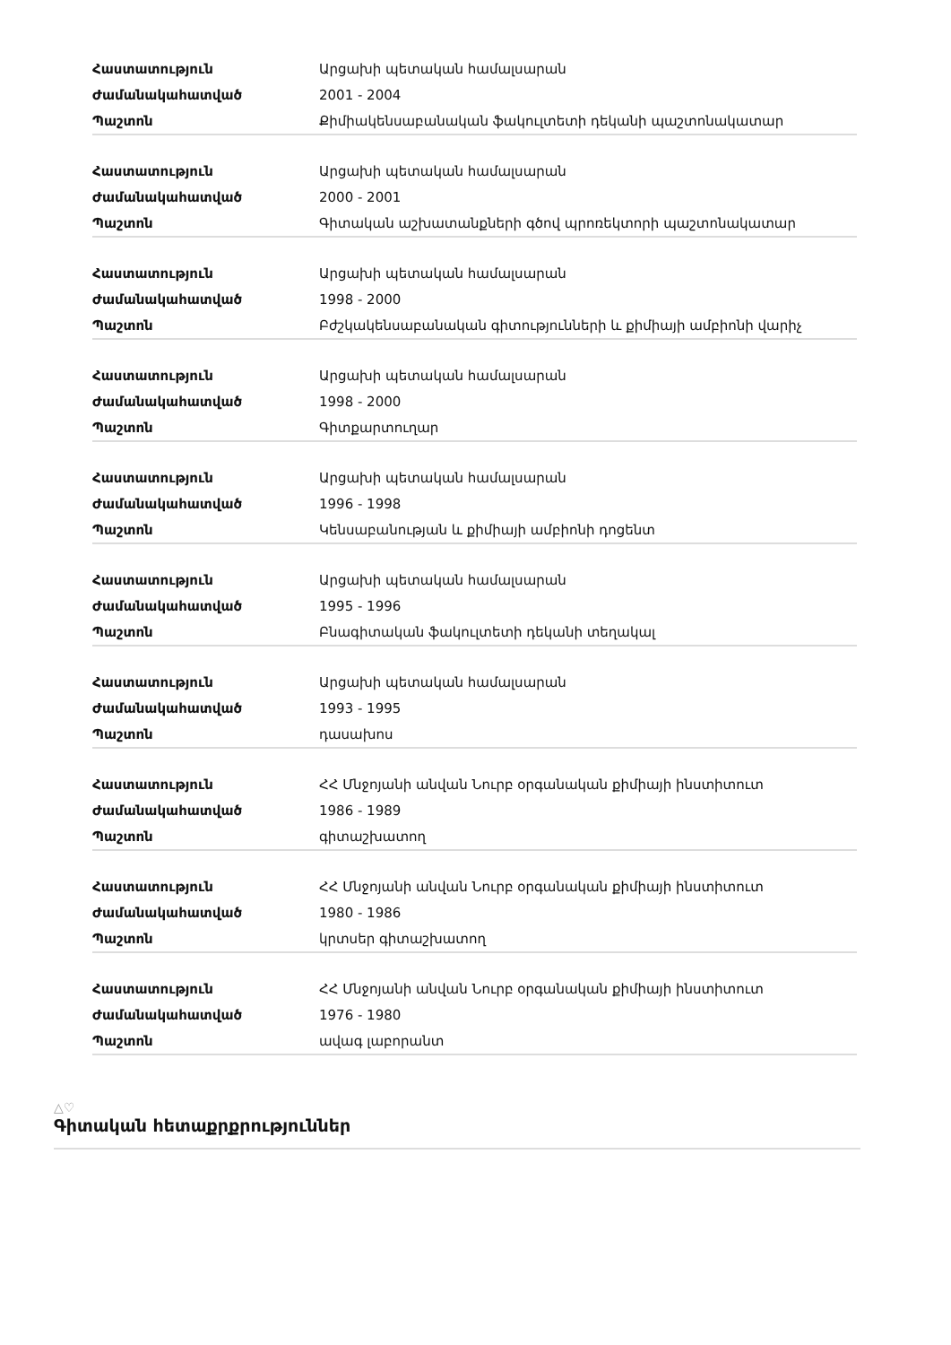| Հաստատություն | Արցախի պետական համալսարան |
| Ժամանակահատված | 2001 - 2004 |
| Պաշտոն | Քիմիակենսաբանական ֆակուլտետի դեկանի պաշտոնակատար |
| Հաստատություն | Արցախի պետական համալսարան |
| Ժամանակահատված | 2000 - 2001 |
| Պաշտոն | Գիտական աշխատանքների գծով պրոռեկտորի պաշտոնակատար |
| Հաստատություն | Արցախի պետական համալսարան |
| Ժամանակահատված | 1998 - 2000 |
| Պաշտոն | Բժշկակենսաբանական գիտությունների և քիմիայի ամբիոնի վարիչ |
| Հաստատություն | Արցախի պետական համալսարան |
| Ժամանակահատված | 1998 - 2000 |
| Պաշտոն | Գիտքարտուղար |
| Հաստատություն | Արցախի պետական համալսարան |
| Ժամանակահատված | 1996 - 1998 |
| Պաշտոն | Կենսաբանության և քիմիայի ամբիոնի դոցենտ |
| Հաստատություն | Արցախի պետական համալսարան |
| Ժամանակահատված | 1995 - 1996 |
| Պաշտոն | Բնագիտական ֆակուլտետի դեկանի տեղակալ |
| Հաստատություն | Արցախի պետական համալսարան |
| Ժամանակահատված | 1993 - 1995 |
| Պաշտոն | դասախոս |
| Հաստատություն | ՀՀ Մնջոյանի անվան Նուրբ օրգանական քիմիայի ինստիտուտ |
| Ժամանակահատված | 1986 - 1989 |
| Պաշտոն | գիտաշխատող |
| Հաստատություն | ՀՀ Մնջոյանի անվան Նուրբ օրգանական քիմիայի ինստիտուտ |
| Ժամանակահատված | 1980 - 1986 |
| Պաշտոն | կրտսեր գիտաշխատող |
| Հաստատություն | ՀՀ Մնջոյանի անվան Նուրբ օրգանական քիմիայի ինստիտուտ |
| Ժամանակահատված | 1976 - 1980 |
| Պաշտոն | ավագ լաբորանտ |
△♡
Գիտական հետաքրքրություններ